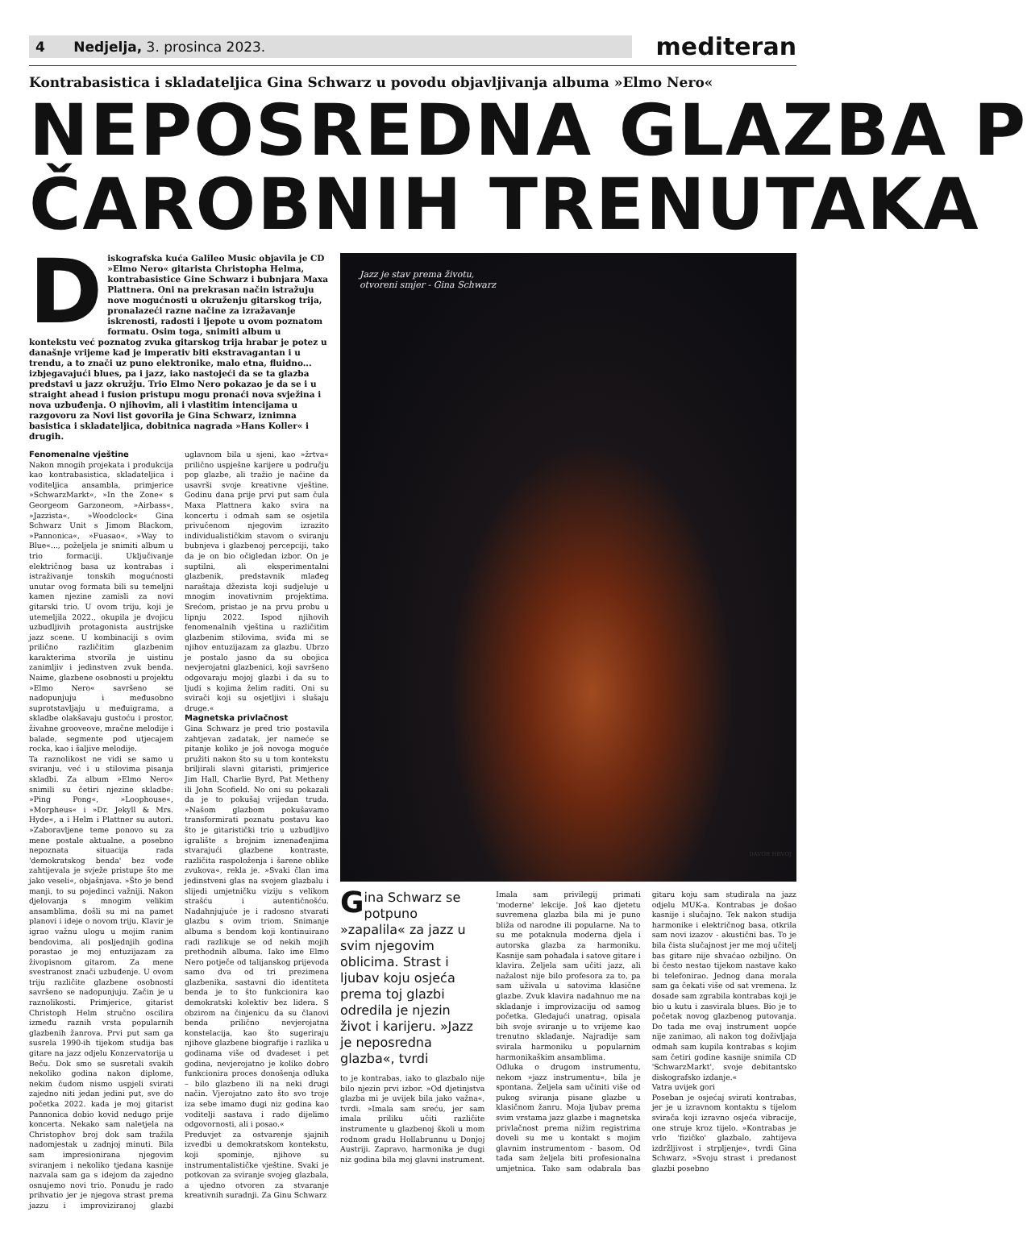4 Nedjelja, 3. prosinca 2023.
mediteran
Kontrabasistica i skladateljica Gina Schwarz u povodu objavljivanja albuma »Elmo Nero«
NEPOSREDNA GLAZBA P
ČAROBNIH TRENUTAKA
Diskografska kuća Galileo Music objavila je CD »Elmo Nero« gitarista Christopha Helma, kontrabasistice Gine Schwarz i bubnjara Maxa Plattnera. Oni na prekrasan način istražuju nove mogućnosti u okruženju gitarskog trija, pronalazeći razne načine za izražavanje iskrenosti, radosti i ljepote u ovom poznatom formatu. Osim toga, snimiti album u kontekstu već poznatog zvuka gitarskog trija hrabar je potez u današnje vrijeme kad je imperativ biti ekstravagantan i u trendu, a to znači uz puno elektronike, malo etna, fluidno... izbjegavajući blues, pa i jazz, iako nastojeći da se ta glazba predstavi u jazz okružju. Trio Elmo Nero pokazao je da se i u straight ahead i fusion pristupu mogu pronaći nova svježina i nova uzbuđenja. O njihovim, ali i vlastitim intencijama u razgovoru za Novi list govorila je Gina Schwarz, iznimna basistica i skladateljica, dobitnica nagrada »Hans Koller« i drugih.
Fenomenalne vještine
Nakon mnogih projekata i produkcija kao kontrabasistica, skladateljica i voditeljica ansambla, primjerice »SchwarzMarkt«, »In the Zone« s Georgeom Garzoneom, »Airbass«, »Jazzista«, »Woodclock« Gina Schwarz Unit s Jimom Blackom, »Pannonica«, »Fuasao«, »Way to Blue«..., poželjela je snimiti album u trio formaciji. Uključivanje električnog basa uz kontrabas i istraživanje tonskih mogućnosti unutar ovog formata bili su temeljni kamen njezine zamisli za novi gitarski trio. U ovom triju, koji je utemeljila 2022., okupila je dvojicu uzbudljivih protagonista austrijske jazz scene. U kombinaciji s ovim prilično različitim glazbenim karakterima stvorila je uistinu zanimljiv i jedinstven zvuk benda. Naime, glazbene osobnosti u projektu »Elmo Nero« savršeno se nadopunjuju i međusobno suprotstavljaju u međuigrama, a skladbe olakšavaju gustoću i prostor, živahne grooveove, mračne melodije i balade, segmente pod utjecajem rocka, kao i šaljive melodije.
Ta raznolikost ne vidi se samo u sviranju, već i u stilovima pisanja skladbi. Za album »Elmo Nero« snimili su četiri njezine skladbe: »Ping Pong«, »Loophouse«, »Morpheus« i »Dr. Jekyll & Mrs. Hyde«, a i Helm i Plattner su autori. »Zaboravljene teme ponovo su za mene postale aktualne, a posebno nepoznata situacija rada 'demokratskog benda' bez vođe zahtijevala je svježe pristupe što me jako veseli«, objašnjava. »Što je bend manji, to su pojedinci važniji. Nakon djelovanja s mnogim velikim ansamblima, došli su mi na pamet planovi i ideje o novom triju. Klavir je igrao važnu ulogu u mojim ranim bendovima, ali posljednjih godina porastao je moj entuzijazam za živopisnom gitarom. Za mene svestranost znači uzbuđenje. U ovom triju različite glazbene osobnosti savršeno se nadopunjuju. Začin je u raznolikosti. Primjerice, gitarist Christoph Helm stručno oscilira između raznih vrsta popularnih glazbenih žanrova. Prvi put sam ga susrela 1990-ih tijekom studija bas gitare na jazz odjelu Konzervatorija u Beču. Dok smo se susretali svakih nekoliko godina nakon diplome, nekim čudom nismo uspjeli svirati zajedno niti jedan jedini put, sve do početka 2022. kada je moj gitarist Pannonica dobio kovid nedugo prije koncerta. Nekako sam naletjela na Christophov broj dok sam tražila nadomjestak u zadnjoj minuti. Bila sam impresionirana njegovim sviranjem i nekoliko tjedana kasnije nazvala sam ga s idejom da zajedno osnujemo novi trio. Ponudu je rado prihvatio jer je njegova strast prema jazzu i improviziranoj glazbi uglavnom bila u sjeni, kao »žrtva« prilično uspješne karijere u području pop glazbe, ali tražio je načine da usavrši svoje kreativne vještine. Godinu dana prije prvi put sam čula Maxa Plattnera kako svira na koncertu i odmah sam se osjetila privučenom njegovim izrazito individualističkim stavom o sviranju bubnjeva i glazbenoj percepciji, tako da je on bio očigledan izbor. On je suptilni, ali eksperimentalni glazbenik, predstavnik mlađeg naraštaja džezista koji sudjeluje u mnogim inovativnim projektima. Srećom, pristao je na prvu probu u lipnju 2022. Ispod njihovih fenomenalnih vještina u različitim glazbenim stilovima, sviđa mi se njihov entuzijazam za glazbu. Ubrzo je postalo jasno da su obojica nevjerojatni glazbenici, koji savršeno odgovaraju mojoj glazbi i da su to ljudi s kojima želim raditi. Oni su svirači koji su osjetljivi i slušaju druge.«
Magnetska privlačnost
Gina Schwarz je pred trio postavila zahtjevan zadatak, jer nameće se pitanje koliko je još novoga moguće pružiti nakon što su u tom kontekstu briljirali slavni gitaristi, primjerice Jim Hall, Charlie Byrd, Pat Metheny ili John Scofield. No oni su pokazali da je to pokušaj vrijedan truda. »Našom glazbom pokušavamo transformirati poznatu postavu kao što je gitaristički trio u uzbudljivo igralište s brojnim iznenađenjima stvarajući glazbene kontraste, različita raspoloženja i šarene oblike zvukova«, rekla je. »Svaki član ima jedinstveni glas na svojem glazbalu i slijedi umjetničku viziju s velikom strašću i autentičnošću. Nadahnjujuće je i radosno stvarati glazbu s ovim triom. Snimanje albuma s bendom koji kontinuirano radi razlikuje se od nekih mojih prethodnih albuma. Iako ime Elmo Nero potječe od talijanskog prijevoda samo dva od tri prezimena glazbenika, sastavni dio identiteta benda je to što funkcionira kao demokratski kolektiv bez lidera. S obzirom na činjenicu da su članovi benda prilično nevjerojatna konstelacija, kao što sugeriraju njihove glazbene biografije i razlika u godinama više od dvadeset i pet godina, nevjerojatno je koliko dobro funkcionira proces donošenja odluka – bilo glazbeno ili na neki drugi način. Vjerojatno zato što svo troje iza sebe imamo dugi niz godina kao voditelji sastava i rado dijelimo odgovornosti, ali i posao.«
Preduvjet za ostvarenje sjajnih izvedbi u demokratskom kontekstu, koji spominje, njihove su instrumentalističke vještine. Svaki je potkovan za sviranje svojeg glazbala, a ujedno otvoren za stvaranje kreativnih suradnji. Za Ginu Schwarz
Jazz je stav prema životu,
otvoreni smjer - Gina Schwarz
DAVOR HRVOJ
Gina Schwarz se potpuno »zapalila« za jazz u svim njegovim oblicima. Strast i ljubav koju osjeća prema toj glazbi odredila je njezin život i karijeru. »Jazz je neposredna glazba«, tvrdi
to je kontrabas, iako to glazbalo nije bilo njezin prvi izbor. »Od djetinjstva glazba mi je uvijek bila jako važna«, tvrdi. »Imala sam sreću, jer sam imala priliku učiti različite instrumente u glazbenoj školi u mom rodnom gradu Hollabrunnu u Donjoj Austriji. Zapravo, harmonika je dugi niz godina bila moj glavni instrument. Imala sam privilegij primati 'moderne' lekcije. Još kao djetetu suvremena glazba bila mi je puno bliža od narodne ili popularne. Na to su me potaknula moderna djela i autorska glazba za harmoniku. Kasnije sam pohađala i satove gitare i klavira. Željela sam učiti jazz, ali nažalost nije bilo profesora za to, pa sam uživala u satovima klasične glazbe. Zvuk klavira nadahnuo me na skladanje i improvizaciju od samog početka. Gledajući unatrag, opisala bih svoje sviranje u to vrijeme kao trenutno skladanje. Najradije sam svirala harmoniku u popularnim harmonikaškim ansamblima.
Odluka o drugom instrumentu, nekom »jazz instrumentu«, bila je spontana. Željela sam učiniti više od pukog sviranja pisane glazbe u klasičnom žanru. Moja ljubav prema svim vrstama jazz glazbe i magnetska privlačnost prema nižim registrima doveli su me u kontakt s mojim glavnim instrumentom - basom. Od tada sam željela biti profesionalna umjetnica. Tako sam odabrala bas gitaru koju sam studirala na jazz odjelu MUK-a. Kontrabas je došao kasnije i slučajno. Tek nakon studija harmonike i električnog basa, otkrila sam novi izazov - akustični bas. To je bila čista slučajnost jer me moj učitelj bas gitare nije shvaćao ozbiljno. On bi često nestao tijekom nastave kako bi telefonirao. Jednog dana morala sam ga čekati više od sat vremena. Iz dosade sam zgrabila kontrabas koji je bio u kutu i zasvirala blues. Bio je to početak novog glazbenog putovanja. Do tada me ovaj instrument uopće nije zanimao, ali nakon tog doživljaja odmah sam kupila kontrabas s kojim sam četiri godine kasnije snimila CD 'SchwarzMarkt', svoje debitantsko diskografsko izdanje.«
Vatra uvijek gori
Poseban je osjećaj svirati kontrabas, jer je u izravnom kontaktu s tijelom svirača koji izravno osjeća vibracije, one struje kroz tijelo. »Kontrabas je vrlo 'fizičko' glazbalo, zahtijeva izdržljivost i strpljenje«, tvrdi Gina Schwarz. »Svoju strast i predanost glazbi posebno